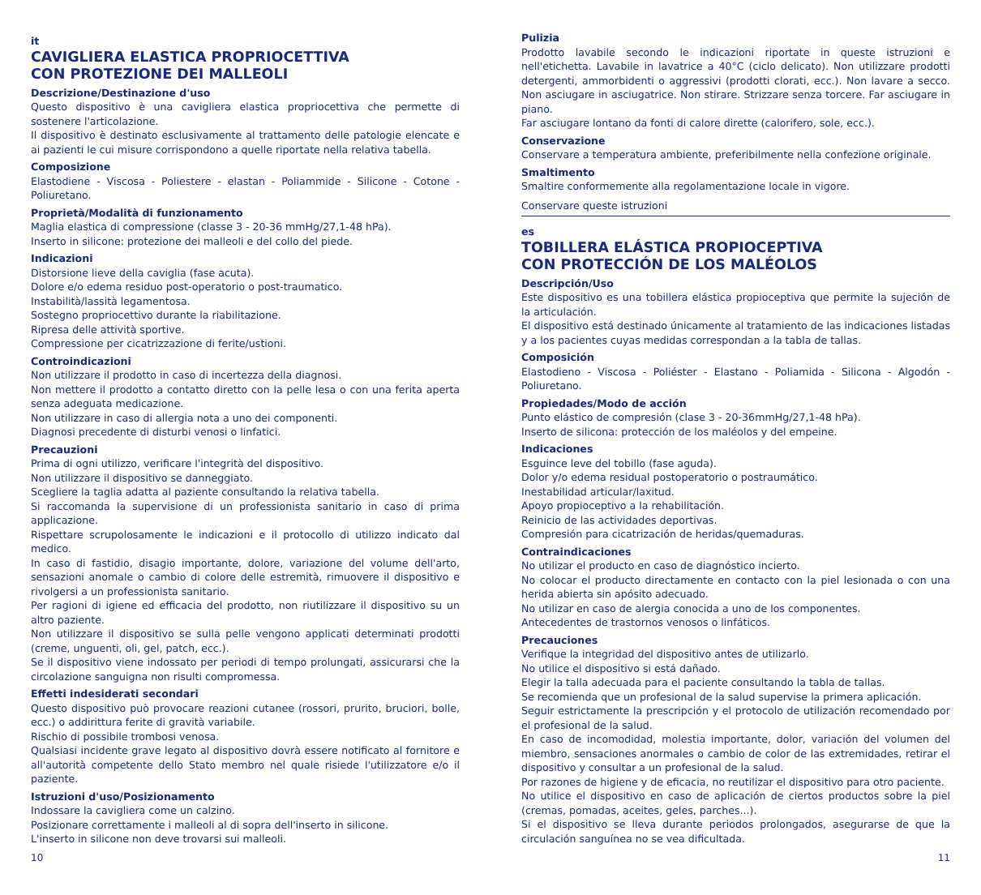it
CAVIGLIERA ELASTICA PROPRIOCETTIVA
CON PROTEZIONE DEI MALLEOLI
Descrizione/Destinazione d'uso
Questo dispositivo è una cavigliera elastica propriocettiva che permette di sostenere l'articolazione.
Il dispositivo è destinato esclusivamente al trattamento delle patologie elencate e ai pazienti le cui misure corrispondono a quelle riportate nella relativa tabella.
Composizione
Elastodiene - Viscosa - Poliestere - elastan - Poliammide - Silicone - Cotone - Poliuretano.
Proprietà/Modalità di funzionamento
Maglia elastica di compressione (classe 3 - 20-36 mmHg/27,1-48 hPa).
Inserto in silicone: protezione dei malleoli e del collo del piede.
Indicazioni
Distorsione lieve della caviglia (fase acuta).
Dolore e/o edema residuo post-operatorio o post-traumatico.
Instabilità/lassità legamentosa.
Sostegno propriocettivo durante la riabilitazione.
Ripresa delle attività sportive.
Compressione per cicatrizzazione di ferite/ustioni.
Controindicazioni
Non utilizzare il prodotto in caso di incertezza della diagnosi.
Non mettere il prodotto a contatto diretto con la pelle lesa o con una ferita aperta senza adeguata medicazione.
Non utilizzare in caso di allergia nota a uno dei componenti.
Diagnosi precedente di disturbi venosi o linfatici.
Precauzioni
Prima di ogni utilizzo, verificare l'integrità del dispositivo.
Non utilizzare il dispositivo se danneggiato.
Scegliere la taglia adatta al paziente consultando la relativa tabella.
Si raccomanda la supervisione di un professionista sanitario in caso di prima applicazione.
Rispettare scrupolosamente le indicazioni e il protocollo di utilizzo indicato dal medico.
In caso di fastidio, disagio importante, dolore, variazione del volume dell'arto, sensazioni anomale o cambio di colore delle estremità, rimuovere il dispositivo e rivolgersi a un professionista sanitario.
Per ragioni di igiene ed efficacia del prodotto, non riutilizzare il dispositivo su un altro paziente.
Non utilizzare il dispositivo se sulla pelle vengono applicati determinati prodotti (creme, unguenti, oli, gel, patch, ecc.).
Se il dispositivo viene indossato per periodi di tempo prolungati, assicurarsi che la circolazione sanguigna non risulti compromessa.
Effetti indesiderati secondari
Questo dispositivo può provocare reazioni cutanee (rossori, prurito, bruciori, bolle, ecc.) o addirittura ferite di gravità variabile.
Rischio di possibile trombosi venosa.
Qualsiasi incidente grave legato al dispositivo dovrà essere notificato al fornitore e all'autorità competente dello Stato membro nel quale risiede l'utilizzatore e/o il paziente.
Istruzioni d'uso/Posizionamento
Indossare la cavigliera come un calzino.
Posizionare correttamente i malleoli al di sopra dell'inserto in silicone.
L'inserto in silicone non deve trovarsi sui malleoli.
Pulizia
Prodotto lavabile secondo le indicazioni riportate in queste istruzioni e nell'etichetta. Lavabile in lavatrice a 40°C (ciclo delicato). Non utilizzare prodotti detergenti, ammorbidenti o aggressivi (prodotti clorati, ecc.). Non lavare a secco. Non asciugare in asciugatrice. Non stirare. Strizzare senza torcere. Far asciugare in piano.
Far asciugare lontano da fonti di calore dirette (calorifero, sole, ecc.).
Conservazione
Conservare a temperatura ambiente, preferibilmente nella confezione originale.
Smaltimento
Smaltire conformemente alla regolamentazione locale in vigore.
Conservare queste istruzioni
es
TOBILLERA ELÁSTICA PROPIOCEPTIVA
CON PROTECCIÓN DE LOS MALÉOLOS
Descripción/Uso
Este dispositivo es una tobillera elástica propioceptiva que permite la sujeción de la articulación.
El dispositivo está destinado únicamente al tratamiento de las indicaciones listadas y a los pacientes cuyas medidas correspondan a la tabla de tallas.
Composición
Elastodieno - Viscosa - Poliéster - Elastano - Poliamida - Silicona - Algodón - Poliuretano.
Propiedades/Modo de acción
Punto elástico de compresión (clase 3 - 20-36mmHg/27,1-48 hPa).
Inserto de silicona: protección de los maléolos y del empeine.
Indicaciones
Esguince leve del tobillo (fase aguda).
Dolor y/o edema residual postoperatorio o postraumático.
Inestabilidad articular/laxitud.
Apoyo propioceptivo a la rehabilitación.
Reinicio de las actividades deportivas.
Compresión para cicatrización de heridas/quemaduras.
Contraindicaciones
No utilizar el producto en caso de diagnóstico incierto.
No colocar el producto directamente en contacto con la piel lesionada o con una herida abierta sin apósito adecuado.
No utilizar en caso de alergia conocida a uno de los componentes.
Antecedentes de trastornos venosos o linfáticos.
Precauciones
Verifique la integridad del dispositivo antes de utilizarlo.
No utilice el dispositivo si está dañado.
Elegir la talla adecuada para el paciente consultando la tabla de tallas.
Se recomienda que un profesional de la salud supervise la primera aplicación.
Seguir estrictamente la prescripción y el protocolo de utilización recomendado por el profesional de la salud.
En caso de incomodidad, molestia importante, dolor, variación del volumen del miembro, sensaciones anormales o cambio de color de las extremidades, retirar el dispositivo y consultar a un profesional de la salud.
Por razones de higiene y de eficacia, no reutilizar el dispositivo para otro paciente.
No utilice el dispositivo en caso de aplicación de ciertos productos sobre la piel (cremas, pomadas, aceites, geles, parches...).
Si el dispositivo se lleva durante periodos prolongados, asegurarse de que la circulación sanguínea no se vea dificultada.
10 11